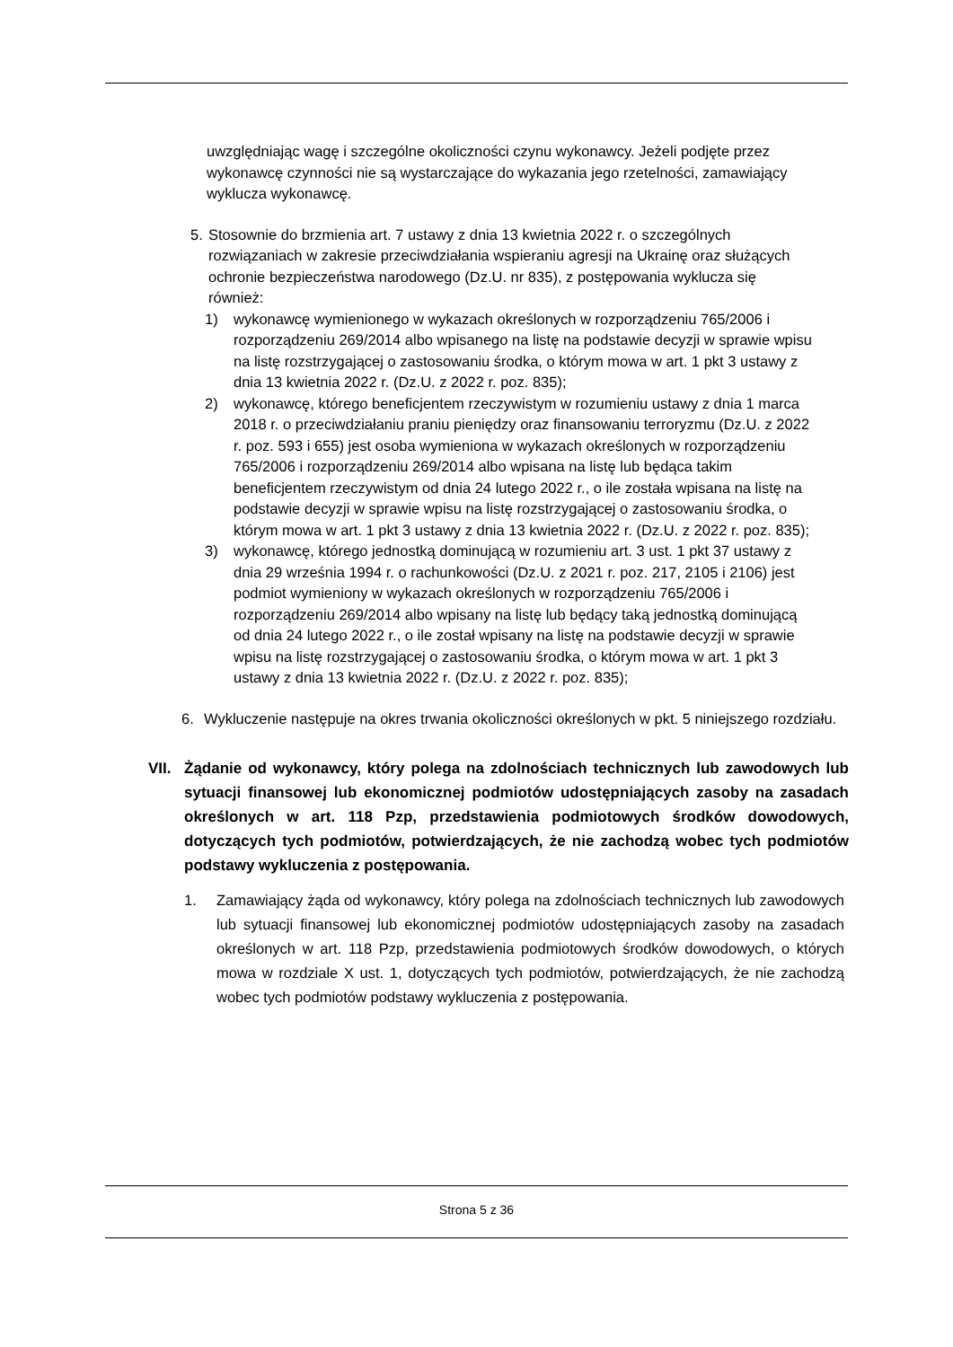uwzględniając wagę i szczególne okoliczności czynu wykonawcy. Jeżeli podjęte przez wykonawcę czynności nie są wystarczające do wykazania jego rzetelności, zamawiający wyklucza wykonawcę.
5. Stosownie do brzmienia art. 7 ustawy z dnia 13 kwietnia 2022 r. o szczególnych rozwiązaniach w zakresie przeciwdziałania wspieraniu agresji na Ukrainę oraz służących ochronie bezpieczeństwa narodowego (Dz.U. nr 835), z postępowania wyklucza się również:
1) wykonawcę wymienionego w wykazach określonych w rozporządzeniu 765/2006 i rozporządzeniu 269/2014 albo wpisanego na listę na podstawie decyzji w sprawie wpisu na listę rozstrzygającej o zastosowaniu środka, o którym mowa w art. 1 pkt 3 ustawy z dnia 13 kwietnia 2022 r. (Dz.U. z 2022 r. poz. 835);
2) wykonawcę, którego beneficjentem rzeczywistym w rozumieniu ustawy z dnia 1 marca 2018 r. o przeciwdziałaniu praniu pieniędzy oraz finansowaniu terroryzmu (Dz.U. z 2022 r. poz. 593 i 655) jest osoba wymieniona w wykazach określonych w rozporządzeniu 765/2006 i rozporządzeniu 269/2014 albo wpisana na listę lub będąca takim beneficjentem rzeczywistym od dnia 24 lutego 2022 r., o ile została wpisana na listę na podstawie decyzji w sprawie wpisu na listę rozstrzygającej o zastosowaniu środka, o którym mowa w art. 1 pkt 3 ustawy z dnia 13 kwietnia 2022 r. (Dz.U. z 2022 r. poz. 835);
3) wykonawcę, którego jednostką dominującą w rozumieniu art. 3 ust. 1 pkt 37 ustawy z dnia 29 września 1994 r. o rachunkowości (Dz.U. z 2021 r. poz. 217, 2105 i 2106) jest podmiot wymieniony w wykazach określonych w rozporządzeniu 765/2006 i rozporządzeniu 269/2014 albo wpisany na listę lub będący taką jednostką dominującą od dnia 24 lutego 2022 r., o ile został wpisany na listę na podstawie decyzji w sprawie wpisu na listę rozstrzygającej o zastosowaniu środka, o którym mowa w art. 1 pkt 3 ustawy z dnia 13 kwietnia 2022 r. (Dz.U. z 2022 r. poz. 835);
6. Wykluczenie następuje na okres trwania okoliczności określonych w pkt. 5 niniejszego rozdziału.
VII. Żądanie od wykonawcy, który polega na zdolnościach technicznych lub zawodowych lub sytuacji finansowej lub ekonomicznej podmiotów udostępniających zasoby na zasadach określonych w art. 118 Pzp, przedstawienia podmiotowych środków dowodowych, dotyczących tych podmiotów, potwierdzających, że nie zachodzą wobec tych podmiotów podstawy wykluczenia z postępowania.
1. Zamawiający żąda od wykonawcy, który polega na zdolnościach technicznych lub zawodowych lub sytuacji finansowej lub ekonomicznej podmiotów udostępniających zasoby na zasadach określonych w art. 118 Pzp, przedstawienia podmiotowych środków dowodowych, o których mowa w rozdziale X ust. 1, dotyczących tych podmiotów, potwierdzających, że nie zachodzą wobec tych podmiotów podstawy wykluczenia z postępowania.
Strona 5 z 36